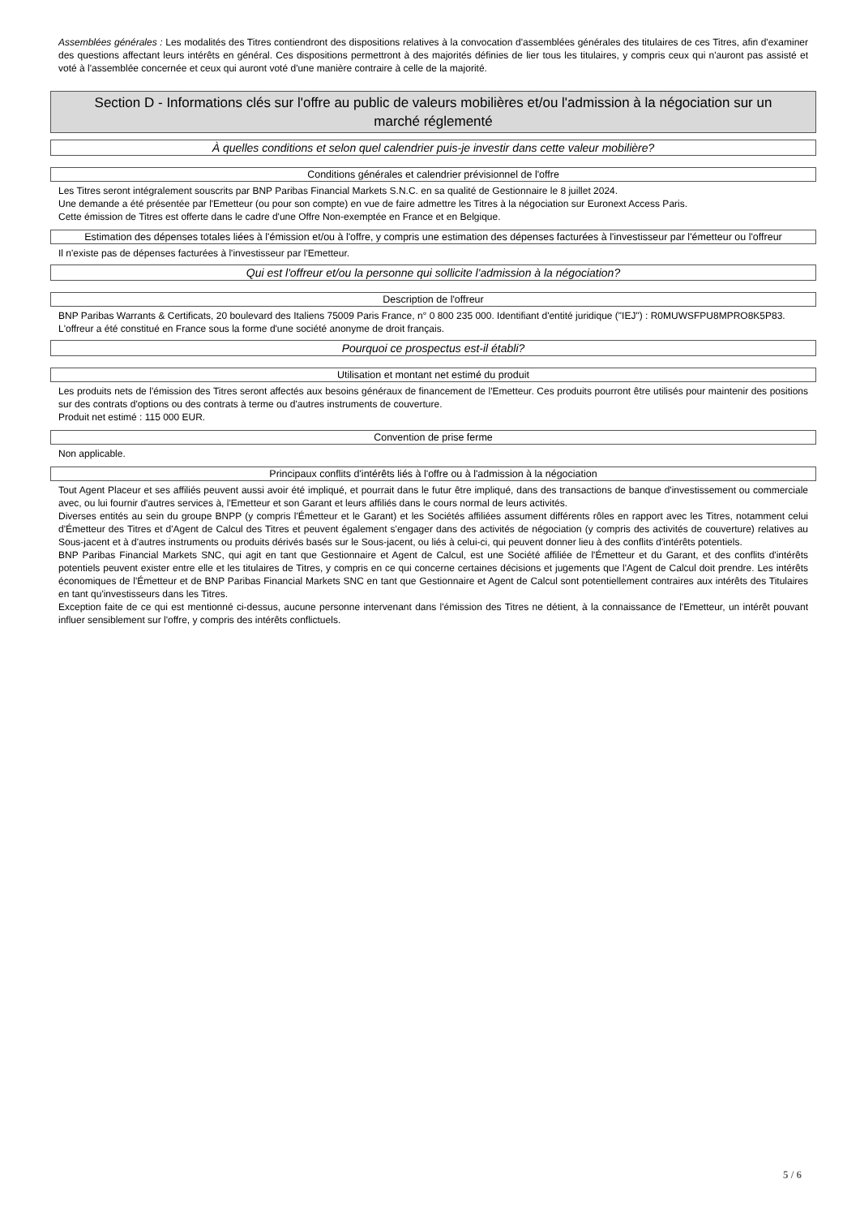Assemblées générales : Les modalités des Titres contiendront des dispositions relatives à la convocation d'assemblées générales des titulaires de ces Titres, afin d'examiner des questions affectant leurs intérêts en général. Ces dispositions permettront à des majorités définies de lier tous les titulaires, y compris ceux qui n'auront pas assisté et voté à l'assemblée concernée et ceux qui auront voté d'une manière contraire à celle de la majorité.
Section D - Informations clés sur l'offre au public de valeurs mobilières et/ou l'admission à la négociation sur un marché réglementé
À quelles conditions et selon quel calendrier puis-je investir dans cette valeur mobilière?
Conditions générales et calendrier prévisionnel de l'offre
Les Titres seront intégralement souscrits par BNP Paribas Financial Markets S.N.C. en sa qualité de Gestionnaire le 8 juillet 2024.
Une demande a été présentée par l'Emetteur (ou pour son compte) en vue de faire admettre les Titres à la négociation sur Euronext Access Paris.
Cette émission de Titres est offerte dans le cadre d'une Offre Non-exemptée en France et en Belgique.
Estimation des dépenses totales liées à l'émission et/ou à l'offre, y compris une estimation des dépenses facturées à l'investisseur par l'émetteur ou l'offreur
Il n'existe pas de dépenses facturées à l'investisseur par l'Emetteur.
Qui est l'offreur et/ou la personne qui sollicite l'admission à la négociation?
Description de l'offreur
BNP Paribas Warrants & Certificats, 20 boulevard des Italiens 75009 Paris France, n° 0 800 235 000. Identifiant d'entité juridique ("IEJ") : R0MUWSFPU8MPRO8K5P83.
L'offreur a été constitué en France sous la forme d'une société anonyme de droit français.
Pourquoi ce prospectus est-il établi?
Utilisation et montant net estimé du produit
Les produits nets de l'émission des Titres seront affectés aux besoins généraux de financement de l'Emetteur. Ces produits pourront être utilisés pour maintenir des positions sur des contrats d'options ou des contrats à terme ou d'autres instruments de couverture.
Produit net estimé : 115 000 EUR.
Convention de prise ferme
Non applicable.
Principaux conflits d'intérêts liés à l'offre ou à l'admission à la négociation
Tout Agent Placeur et ses affiliés peuvent aussi avoir été impliqué, et pourrait dans le futur être impliqué, dans des transactions de banque d'investissement ou commerciale avec, ou lui fournir d'autres services à, l'Emetteur et son Garant et leurs affiliés dans le cours normal de leurs activités.
Diverses entités au sein du groupe BNPP (y compris l'Émetteur et le Garant) et les Sociétés affiliées assument différents rôles en rapport avec les Titres, notamment celui d'Émetteur des Titres et d'Agent de Calcul des Titres et peuvent également s'engager dans des activités de négociation (y compris des activités de couverture) relatives au Sous-jacent et à d'autres instruments ou produits dérivés basés sur le Sous-jacent, ou liés à celui-ci, qui peuvent donner lieu à des conflits d'intérêts potentiels.
BNP Paribas Financial Markets SNC, qui agit en tant que Gestionnaire et Agent de Calcul, est une Société affiliée de l'Émetteur et du Garant, et des conflits d'intérêts potentiels peuvent exister entre elle et les titulaires de Titres, y compris en ce qui concerne certaines décisions et jugements que l'Agent de Calcul doit prendre. Les intérêts économiques de l'Émetteur et de BNP Paribas Financial Markets SNC en tant que Gestionnaire et Agent de Calcul sont potentiellement contraires aux intérêts des Titulaires en tant qu'investisseurs dans les Titres.
Exception faite de ce qui est mentionné ci-dessus, aucune personne intervenant dans l'émission des Titres ne détient, à la connaissance de l'Emetteur, un intérêt pouvant influer sensiblement sur l'offre, y compris des intérêts conflictuels.
5 / 6